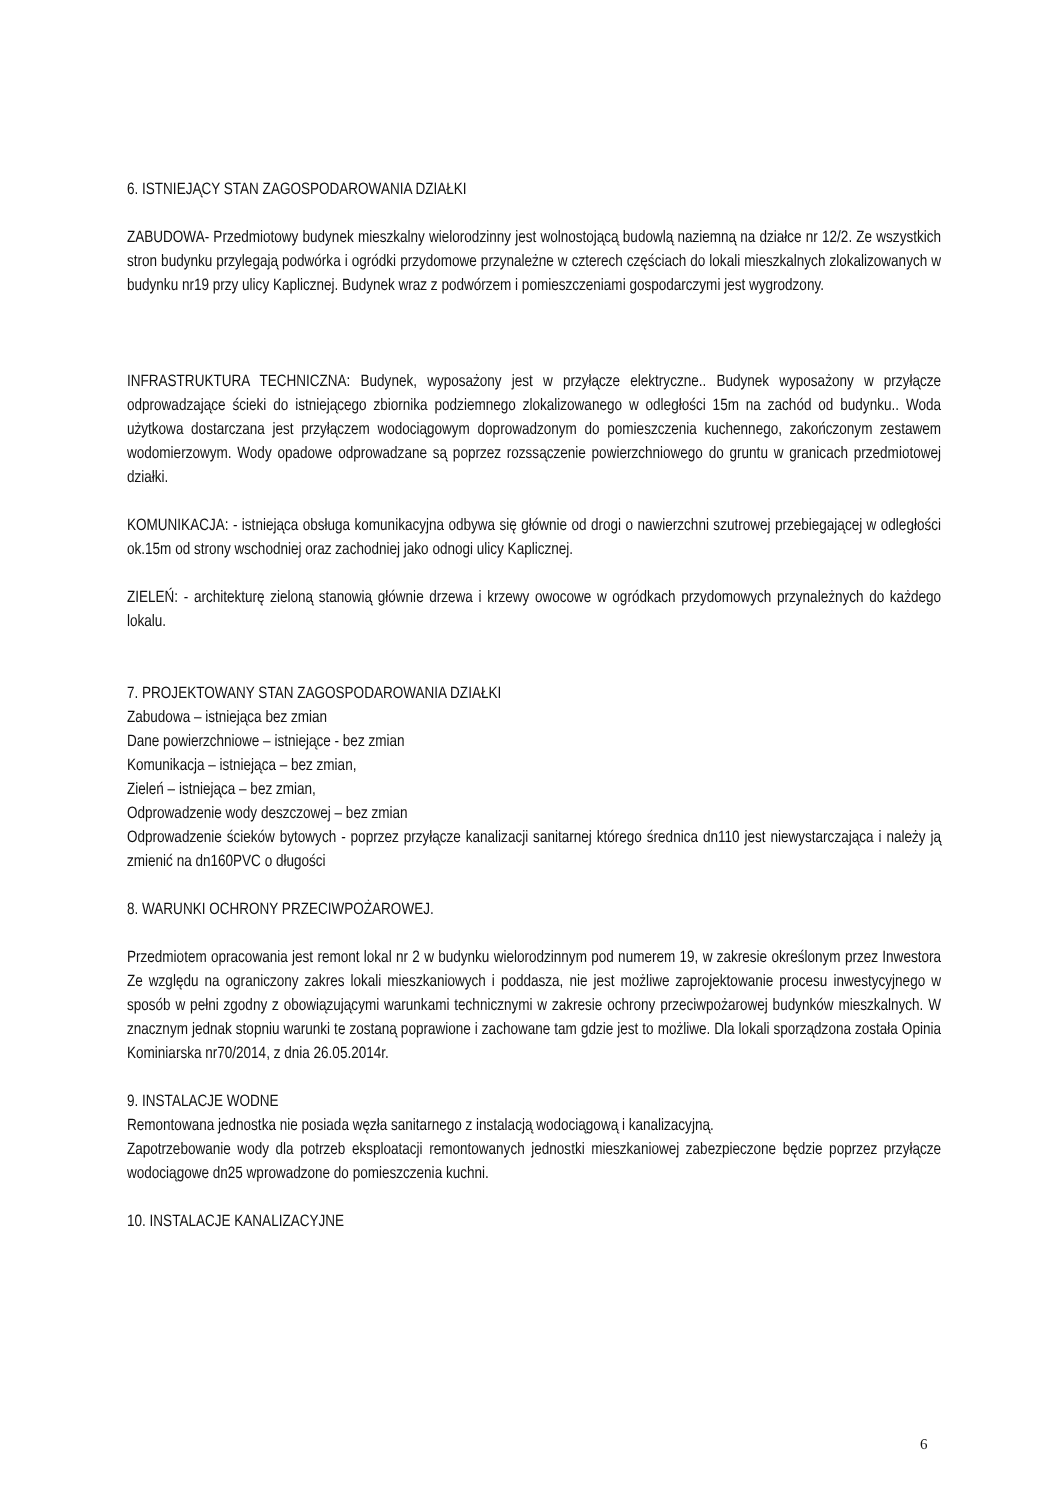6. ISTNIEJĄCY STAN ZAGOSPODAROWANIA DZIAŁKI
ZABUDOWA- Przedmiotowy budynek mieszkalny wielorodzinny jest wolnostojącą budowlą naziemną na działce nr 12/2. Ze wszystkich stron budynku przylegają podwórka i ogródki przydomowe przynależne w czterech częściach do lokali mieszkalnych zlokalizowanych w budynku nr19 przy ulicy Kaplicznej. Budynek wraz z podwórzem i pomieszczeniami gospodarczymi jest wygrodzony.
INFRASTRUKTURA TECHNICZNA: Budynek, wyposażony jest w przyłącze elektryczne.. Budynek wyposażony w przyłącze odprowadzające ścieki do istniejącego zbiornika podziemnego zlokalizowanego w odległości 15m na zachód od budynku.. Woda użytkowa dostarczana jest przyłączem wodociągowym doprowadzonym do pomieszczenia kuchennego, zakończonym zestawem wodomierzowym. Wody opadowe odprowadzane są poprzez rozssączenie powierzchniowego do gruntu w granicach przedmiotowej działki.
KOMUNIKACJA: - istniejąca obsługa komunikacyjna odbywa się głównie od drogi o nawierzchni szutrowej przebiegającej w odległości ok.15m od strony wschodniej oraz zachodniej jako odnogi ulicy Kaplicznej.
ZIELEŃ: - architekturę zieloną stanowią głównie drzewa i krzewy owocowe w ogródkach przydomowych przynależnych do każdego lokalu.
7. PROJEKTOWANY STAN ZAGOSPODAROWANIA DZIAŁKI
Zabudowa – istniejąca bez zmian
Dane powierzchniowe – istniejące - bez zmian
Komunikacja – istniejąca – bez zmian,
Zieleń – istniejąca – bez zmian,
Odprowadzenie wody deszczowej – bez zmian
Odprowadzenie ścieków bytowych - poprzez przyłącze kanalizacji sanitarnej którego średnica dn110 jest niewystarczająca i należy ją zmienić na dn160PVC o długości
8. WARUNKI OCHRONY PRZECIWPOŻAROWEJ.
Przedmiotem opracowania jest remont lokal nr 2 w budynku wielorodzinnym pod numerem 19, w zakresie określonym przez Inwestora Ze względu na ograniczony zakres lokali mieszkaniowych i poddasza, nie jest możliwe zaprojektowanie procesu inwestycyjnego w sposób w pełni zgodny z obowiązującymi warunkami technicznymi w zakresie ochrony przeciwpożarowej budynków mieszkalnych. W znacznym jednak stopniu warunki te zostaną poprawione i zachowane tam gdzie jest to możliwe. Dla lokali sporządzona została Opinia Kominiarska nr70/2014, z dnia 26.05.2014r.
9. INSTALACJE WODNE
Remontowana jednostka nie posiada węzła sanitarnego z instalacją wodociągową i kanalizacyjną.
Zapotrzebowanie wody dla potrzeb eksploatacji remontowanych jednostki mieszkaniowej zabezpieczone będzie poprzez przyłącze wodociągowe dn25 wprowadzone do pomieszczenia kuchni.
10. INSTALACJE KANALIZACYJNE
6